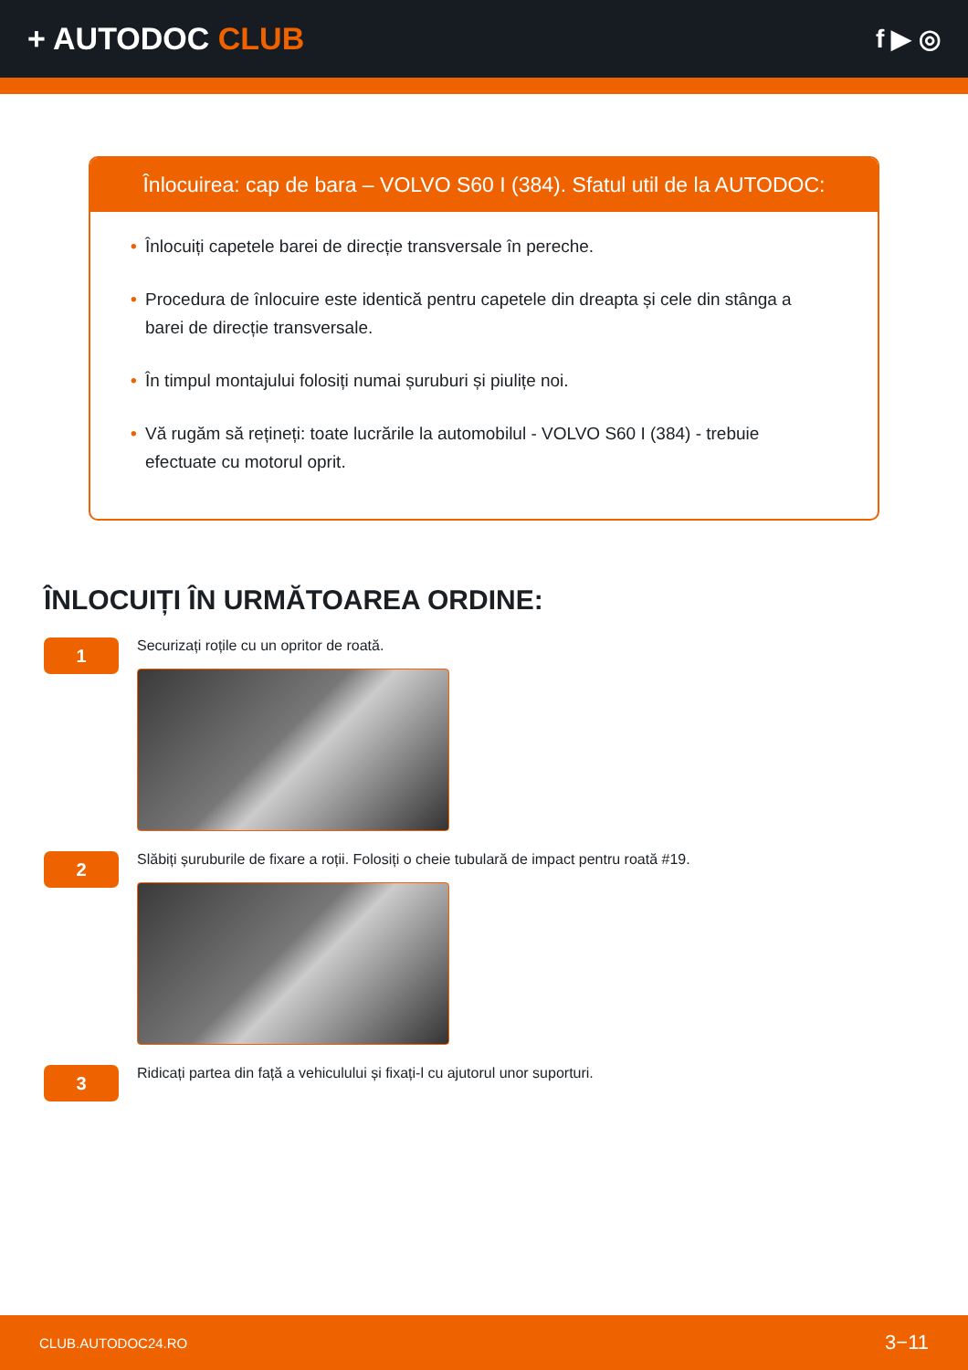+ AUTODOC CLUB
f ▶ ◎
Înlocuirea: cap de bara – VOLVO S60 I (384). Sfatul util de la AUTODOC:
• Înlocuiți capetele barei de direcție transversale în pereche.
• Procedura de înlocuire este identică pentru capetele din dreapta și cele din stânga a barei de direcție transversale.
• În timpul montajului folosiți numai șuruburi și piulițe noi.
• Vă rugăm să rețineți: toate lucrările la automobilul - VOLVO S60 I (384) - trebuie efectuate cu motorul oprit.
ÎNLOCUIȚI ÎN URMĂTOAREA ORDINE:
1
Securizați roțile cu un opritor de roată.
2
Slăbiți șuruburile de fixare a roții. Folosiți o cheie tubulară de impact pentru roată #19.
3
Ridicați partea din față a vehiculului și fixați-l cu ajutorul unor suporturi.
CLUB.AUTODOC24.RO 3−11